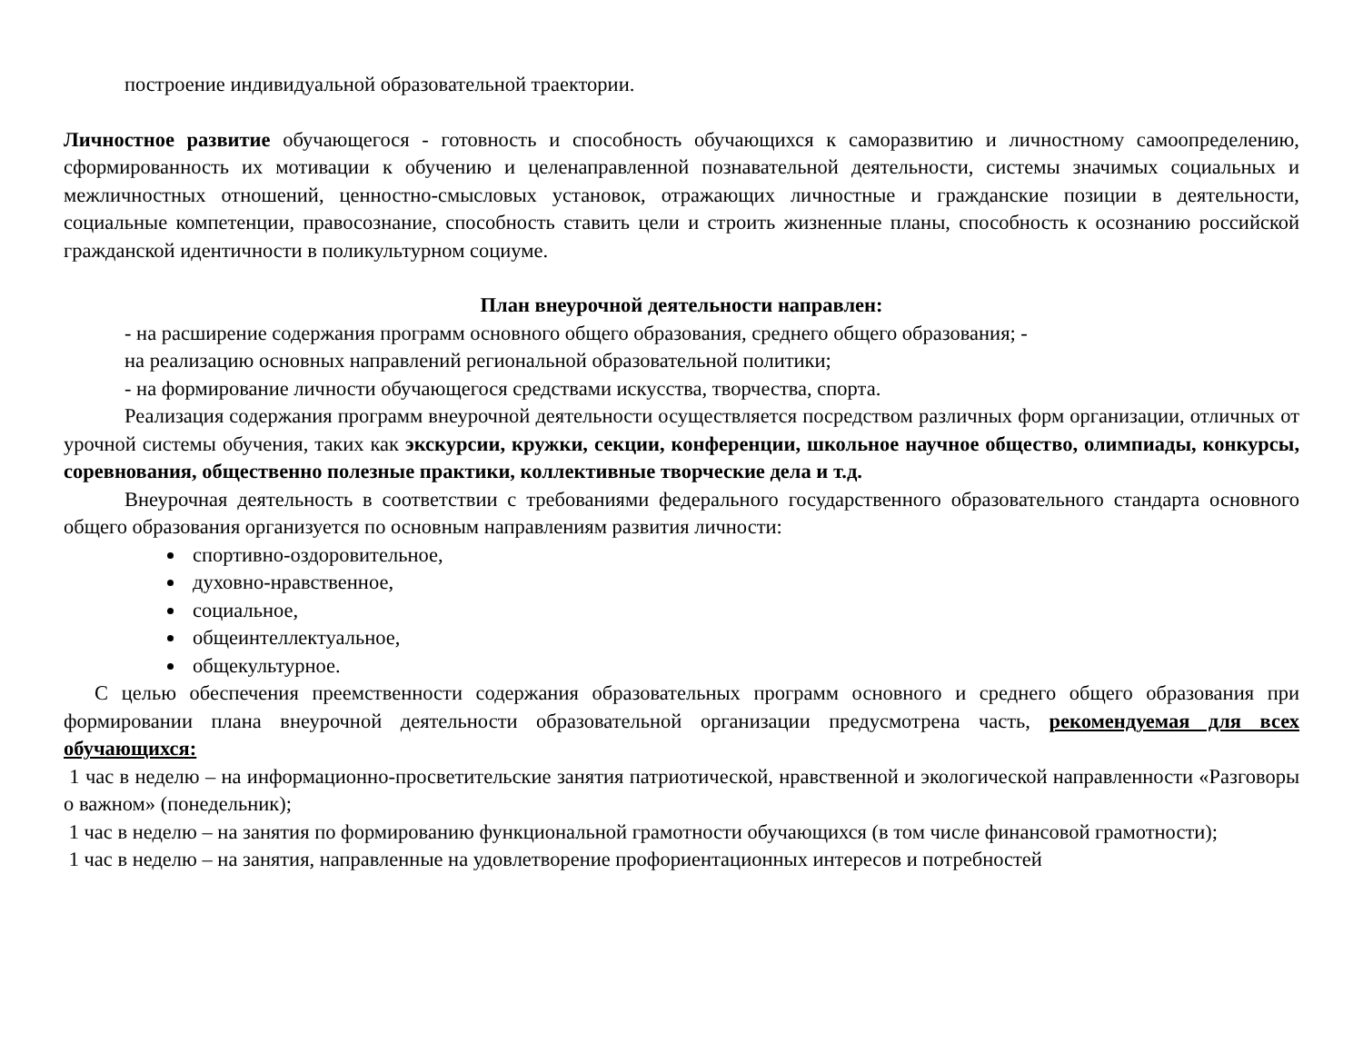построение индивидуальной образовательной траектории.
Личностное развитие обучающегося - готовность и способность обучающихся к саморазвитию и личностному самоопределению, сформированность их мотивации к обучению и целенаправленной познавательной деятельности, системы значимых социальных и межличностных отношений, ценностно-смысловых установок, отражающих личностные и гражданские позиции в деятельности, социальные компетенции, правосознание, способность ставить цели и строить жизненные планы, способность к осознанию российской гражданской идентичности в поликультурном социуме.
План внеурочной деятельности направлен:
- на расширение содержания программ основного общего образования, среднего общего образования; -
на реализацию основных направлений региональной образовательной политики;
- на формирование личности обучающегося средствами искусства, творчества, спорта.
Реализация содержания программ внеурочной деятельности осуществляется посредством различных форм организации, отличных от урочной системы обучения, таких как экскурсии, кружки, секции, конференции, школьное научное общество, олимпиады, конкурсы, соревнования, общественно полезные практики, коллективные творческие дела и т.д.
Внеурочная деятельность в соответствии с требованиями федерального государственного образовательного стандарта основного общего образования организуется по основным направлениям развития личности:
спортивно-оздоровительное,
духовно-нравственное,
социальное,
общеинтеллектуальное,
общекультурное.
С целью обеспечения преемственности содержания образовательных программ основного и среднего общего образования при формировании плана внеурочной деятельности образовательной организации предусмотрена часть, рекомендуемая для всех обучающихся:
1 час в неделю – на информационно-просветительские занятия патриотической, нравственной и экологической направленности «Разговоры о важном» (понедельник);
1 час в неделю – на занятия по формированию функциональной грамотности обучающихся (в том числе финансовой грамотности);
1 час в неделю – на занятия, направленные на удовлетворение профориентационных интересов и потребностей